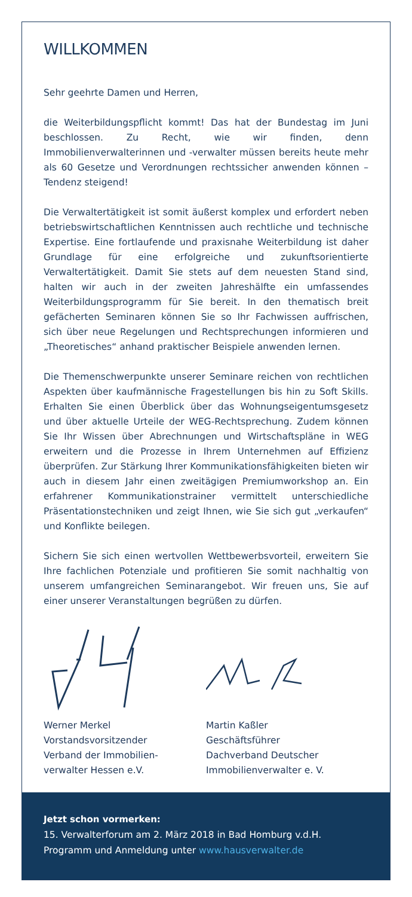WILLKOMMEN
Sehr geehrte Damen und Herren,
die Weiterbildungspflicht kommt! Das hat der Bundestag im Juni beschlossen. Zu Recht, wie wir finden, denn Immobilienverwalterinnen und -verwalter müssen bereits heute mehr als 60 Gesetze und Verordnungen rechtssicher anwenden können – Tendenz steigend!
Die Verwaltertätigkeit ist somit äußerst komplex und erfordert neben betriebswirtschaftlichen Kenntnissen auch rechtliche und technische Expertise. Eine fortlaufende und praxisnahe Weiterbildung ist daher Grundlage für eine erfolgreiche und zukunftsorientierte Verwaltertätigkeit. Damit Sie stets auf dem neuesten Stand sind, halten wir auch in der zweiten Jahreshälfte ein umfassendes Weiterbildungsprogramm für Sie bereit. In den thematisch breit gefächerten Seminaren können Sie so Ihr Fachwissen auffrischen, sich über neue Regelungen und Rechtsprechungen informieren und „Theoretisches“ anhand praktischer Beispiele anwenden lernen.
Die Themenschwerpunkte unserer Seminare reichen von rechtlichen Aspekten über kaufmännische Fragestellungen bis hin zu Soft Skills. Erhalten Sie einen Überblick über das Wohnungseigentumsgesetz und über aktuelle Urteile der WEG-Rechtsprechung. Zudem können Sie Ihr Wissen über Abrechnungen und Wirtschaftspläne in WEG erweitern und die Prozesse in Ihrem Unternehmen auf Effizienz überprüfen. Zur Stärkung Ihrer Kommunikationsfähigkeiten bieten wir auch in diesem Jahr einen zweitägigen Premiumworkshop an. Ein erfahrener Kommunikationstrainer vermittelt unterschiedliche Präsentationstechniken und zeigt Ihnen, wie Sie sich gut „verkaufen“ und Konflikte beilegen.
Sichern Sie sich einen wertvollen Wettbewerbsvorteil, erweitern Sie Ihre fachlichen Potenziale und profitieren Sie somit nachhaltig von unserem umfangreichen Seminarangebot. Wir freuen uns, Sie auf einer unserer Veranstaltungen begrüßen zu dürfen.
Werner Merkel
Vorstandsvorsitzender
Verband der Immobilien-
verwalter Hessen e.V.
Martin Kaßler
Geschäftsführer
Dachverband Deutscher
Immobilienverwalter e. V.
Jetzt schon vormerken:
15. Verwalterforum am 2. März 2018 in Bad Homburg v.d.H.
Programm und Anmeldung unter www.hausverwalter.de